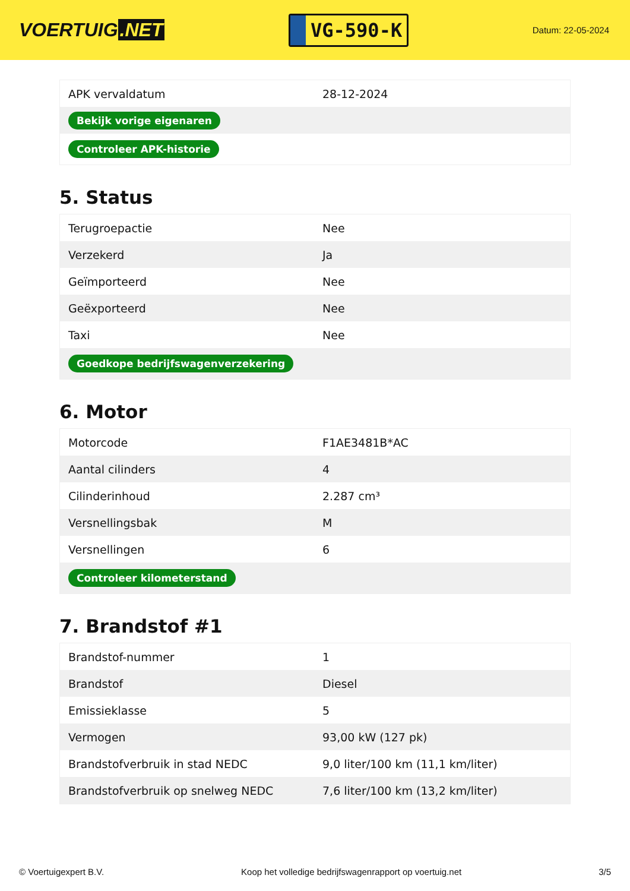VOERTUIG.NET
VG-590-K
Datum: 22-05-2024
| APK vervaldatum | 28-12-2024 |
| Bekijk vorige eigenaren | |
| Controleer APK-historie | |
5. Status
| Terugroepactie | Nee |
| Verzekerd | Ja |
| Geïmporteerd | Nee |
| Geëxporteerd | Nee |
| Taxi | Nee |
| Goedkope bedrijfswagenverzekering | |
6. Motor
| Motorcode | F1AE3481B*AC |
| Aantal cilinders | 4 |
| Cilinderinhoud | 2.287 cm³ |
| Versnellingsbak | M |
| Versnellingen | 6 |
| Controleer kilometerstand | |
7. Brandstof #1
| Brandstof-nummer | 1 |
| Brandstof | Diesel |
| Emissieklasse | 5 |
| Vermogen | 93,00 kW (127 pk) |
| Brandstofverbruik in stad NEDC | 9,0 liter/100 km (11,1 km/liter) |
| Brandstofverbruik op snelweg NEDC | 7,6 liter/100 km (13,2 km/liter) |
© Voertuigexpert B.V. Koop het volledige bedrijfswagenrapport op voertuig.net 3/5